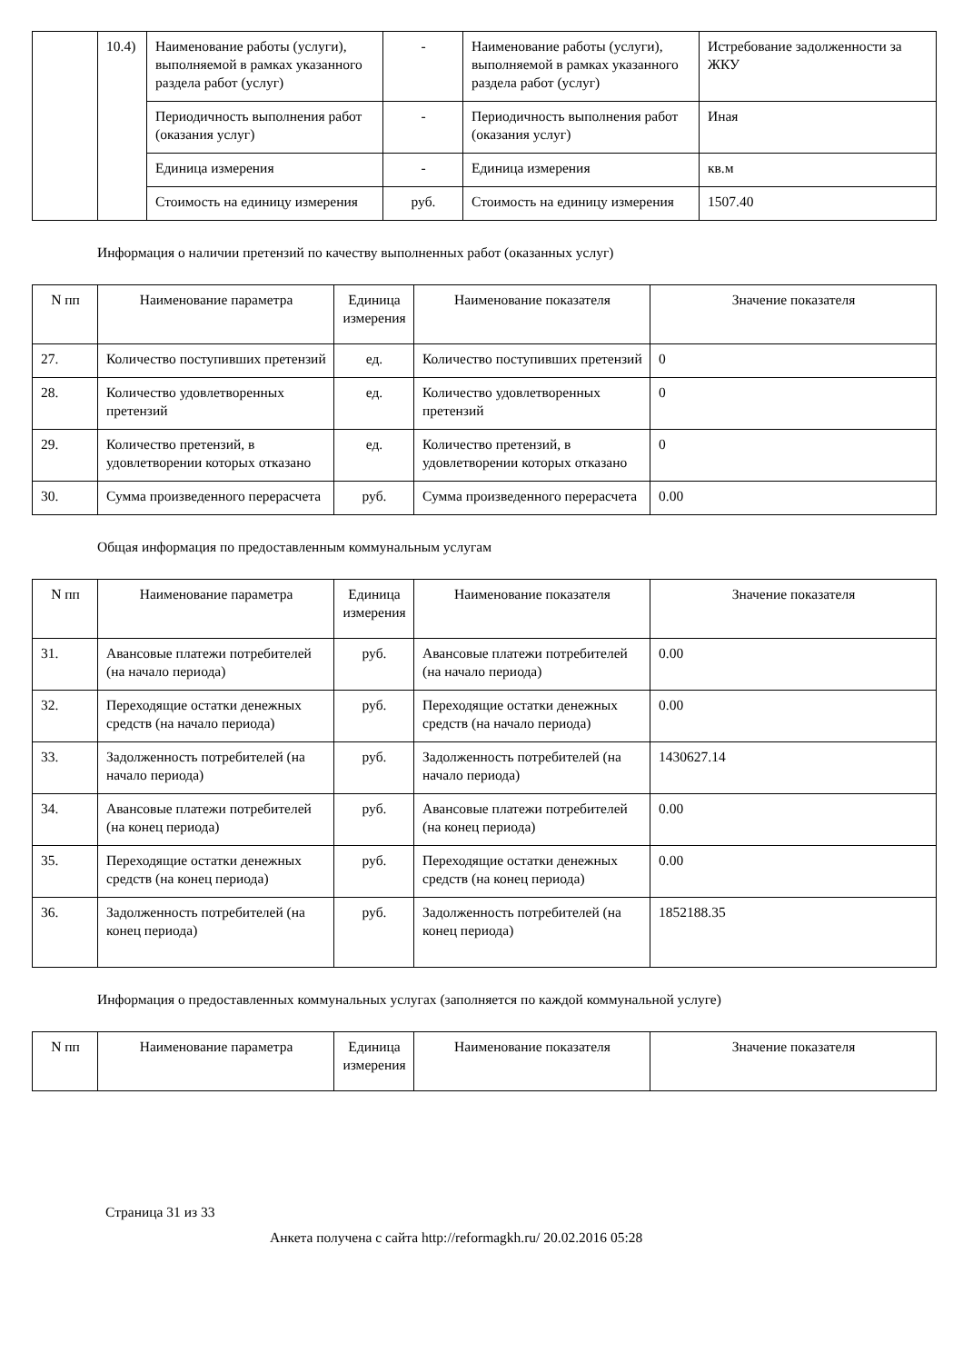| | 10.4) | Наименование работы (услуги), выполняемой в рамках указанного раздела работ (услуг) | - | Наименование работы (услуги), выполняемой в рамках указанного раздела работ (услуг) | Истребование задолженности за ЖКУ |
| | | Периодичность выполнения работ (оказания услуг) | - | Периодичность выполнения работ (оказания услуг) | Иная |
| | | Единица измерения | - | Единица измерения | кв.м |
| | | Стоимость на единицу измерения | руб. | Стоимость на единицу измерения | 1507.40 |
Информация о наличии претензий по качеству выполненных работ (оказанных услуг)
| N пп | Наименование параметра | Единица измерения | Наименование показателя | Значение показателя |
| --- | --- | --- | --- | --- |
| 27. | Количество поступивших претензий | ед. | Количество поступивших претензий | 0 |
| 28. | Количество удовлетворенных претензий | ед. | Количество удовлетворенных претензий | 0 |
| 29. | Количество претензий, в удовлетворении которых отказано | ед. | Количество претензий, в удовлетворении которых отказано | 0 |
| 30. | Сумма произведенного перерасчета | руб. | Сумма произведенного перерасчета | 0.00 |
Общая информация по предоставленным коммунальным услугам
| N пп | Наименование параметра | Единица измерения | Наименование показателя | Значение показателя |
| --- | --- | --- | --- | --- |
| 31. | Авансовые платежи потребителей (на начало периода) | руб. | Авансовые платежи потребителей (на начало периода) | 0.00 |
| 32. | Переходящие остатки денежных средств (на начало периода) | руб. | Переходящие остатки денежных средств (на начало периода) | 0.00 |
| 33. | Задолженность потребителей (на начало периода) | руб. | Задолженность потребителей (на начало периода) | 1430627.14 |
| 34. | Авансовые платежи потребителей (на конец периода) | руб. | Авансовые платежи потребителей (на конец периода) | 0.00 |
| 35. | Переходящие остатки денежных средств (на конец периода) | руб. | Переходящие остатки денежных средств (на конец периода) | 0.00 |
| 36. | Задолженность потребителей (на конец периода) | руб. | Задолженность потребителей (на конец периода) | 1852188.35 |
Информация о предоставленных коммунальных услугах (заполняется по каждой коммунальной услуге)
| N пп | Наименование параметра | Единица измерения | Наименование показателя | Значение показателя |
| --- | --- | --- | --- | --- |
Страница 31 из 33
Анкета получена с сайта http://reformagkh.ru/ 20.02.2016 05:28